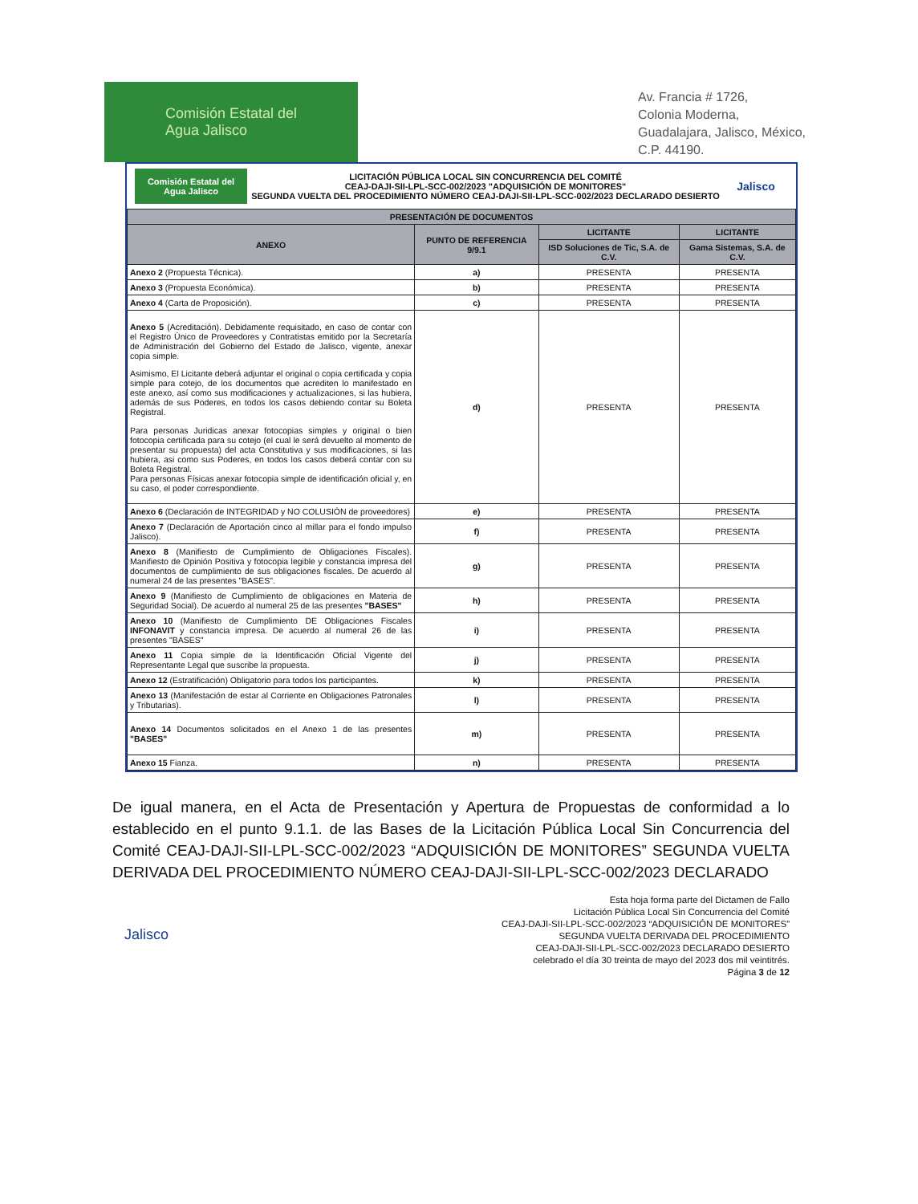Comisión Estatal del
Agua Jalisco
Av. Francia # 1726,
Colonia Moderna,
Guadalajara, Jalisco, México,
C.P. 44190.
Comisión Estatal del Agua Jalisco
LICITACIÓN PÚBLICA LOCAL SIN CONCURRENCIA DEL COMITÉ
CEAJ-DAJI-SII-LPL-SCC-002/2023 "ADQUISICIÓN DE MONITORES"
SEGUNDA VUELTA DEL PROCEDIMIENTO NÚMERO CEAJ-DAJI-SII-LPL-SCC-002/2023 DECLARADO DESIERTO
Jalisco
| PRESENTACIÓN DE DOCUMENTOS | | | |
| --- | --- | --- | --- |
| ANEXO | PUNTO DE REFERENCIA 9/9.1 | LICITANTE | LICITANTE |
| | | ISD Soluciones de Tic, S.A. de C.V. | Gama Sistemas, S.A. de C.V. |
| Anexo 2 (Propuesta Técnica). | a) | PRESENTA | PRESENTA |
| Anexo 3 (Propuesta Económica). | b) | PRESENTA | PRESENTA |
| Anexo 4 (Carta de Proposición). | c) | PRESENTA | PRESENTA |
| Anexo 5 (Acreditación). Debidamente requisitado, en caso de contar con el Registro Único de Proveedores y Contratistas emitido por la Secretaría de Administración del Gobierno del Estado de Jalisco, vigente, anexar copia simple. Asimismo, El Licitante deberá adjuntar el original o copia certificada y copia simple para cotejo, de los documentos que acrediten lo manifestado en este anexo, así como sus modificaciones y actualizaciones, si las hubiera, además de sus Poderes, en todos los casos debiendo contar su Boleta Registral. Para personas Juridicas anexar fotocopias simples y original o bien fotocopia certificada para su cotejo (el cual le será devuelto al momento de presentar su propuesta) del acta Constitutiva y sus modificaciones, si las hubiera, asi como sus Poderes, en todos los casos deberá contar con su Boleta Registral. Para personas Físicas anexar fotocopia simple de identificación oficial y, en su caso, el poder correspondiente. | d) | PRESENTA | PRESENTA |
| Anexo 6 (Declaración de INTEGRIDAD y NO COLUSIÓN de proveedores) | e) | PRESENTA | PRESENTA |
| Anexo 7 (Declaración de Aportación cinco al millar para el fondo impulso Jalisco). | f) | PRESENTA | PRESENTA |
| Anexo 8 (Manifiesto de Cumplimiento de Obligaciones Fiscales). Manifiesto de Opinión Positiva y fotocopia legible y constancia impresa del documentos de cumplimiento de sus obligaciones fiscales. De acuerdo al numeral 24 de las presentes "BASES". | g) | PRESENTA | PRESENTA |
| Anexo 9 (Manifiesto de Cumplimiento de obligaciones en Materia de Seguridad Social). De acuerdo al numeral 25 de las presentes "BASES" | h) | PRESENTA | PRESENTA |
| Anexo 10 (Manifiesto de Cumplimiento DE Obligaciones Fiscales INFONAVIT y constancia impresa. De acuerdo al numeral 26 de las presentes "BASES" | i) | PRESENTA | PRESENTA |
| Anexo 11 Copia simple de la Identificación Oficial Vigente del Representante Legal que suscribe la propuesta. | j) | PRESENTA | PRESENTA |
| Anexo 12 (Estratificación) Obligatorio para todos los participantes. | k) | PRESENTA | PRESENTA |
| Anexo 13 (Manifestación de estar al Corriente en Obligaciones Patronales y Tributarias). | l) | PRESENTA | PRESENTA |
| Anexo 14 Documentos solicitados en el Anexo 1 de las presentes "BASES" | m) | PRESENTA | PRESENTA |
| Anexo 15 Fianza. | n) | PRESENTA | PRESENTA |
De igual manera, en el Acta de Presentación y Apertura de Propuestas de conformidad a lo establecido en el punto 9.1.1. de las Bases de la Licitación Pública Local Sin Concurrencia del Comité CEAJ-DAJI-SII-LPL-SCC-002/2023 “ADQUISICIÓN DE MONITORES” SEGUNDA VUELTA DERIVADA DEL PROCEDIMIENTO NÚMERO CEAJ-DAJI-SII-LPL-SCC-002/2023 DECLARADO
Jalisco
Esta hoja forma parte del Dictamen de Fallo
Licitación Pública Local Sin Concurrencia del Comité
CEAJ-DAJI-SII-LPL-SCC-002/2023 “ADQUISICIÓN DE MONITORES”
SEGUNDA VUELTA DERIVADA DEL PROCEDIMIENTO
CEAJ-DAJI-SII-LPL-SCC-002/2023 DECLARADO DESIERTO
celebrado el día 30 treinta de mayo del 2023 dos mil veintitrés.
Página 3 de 12